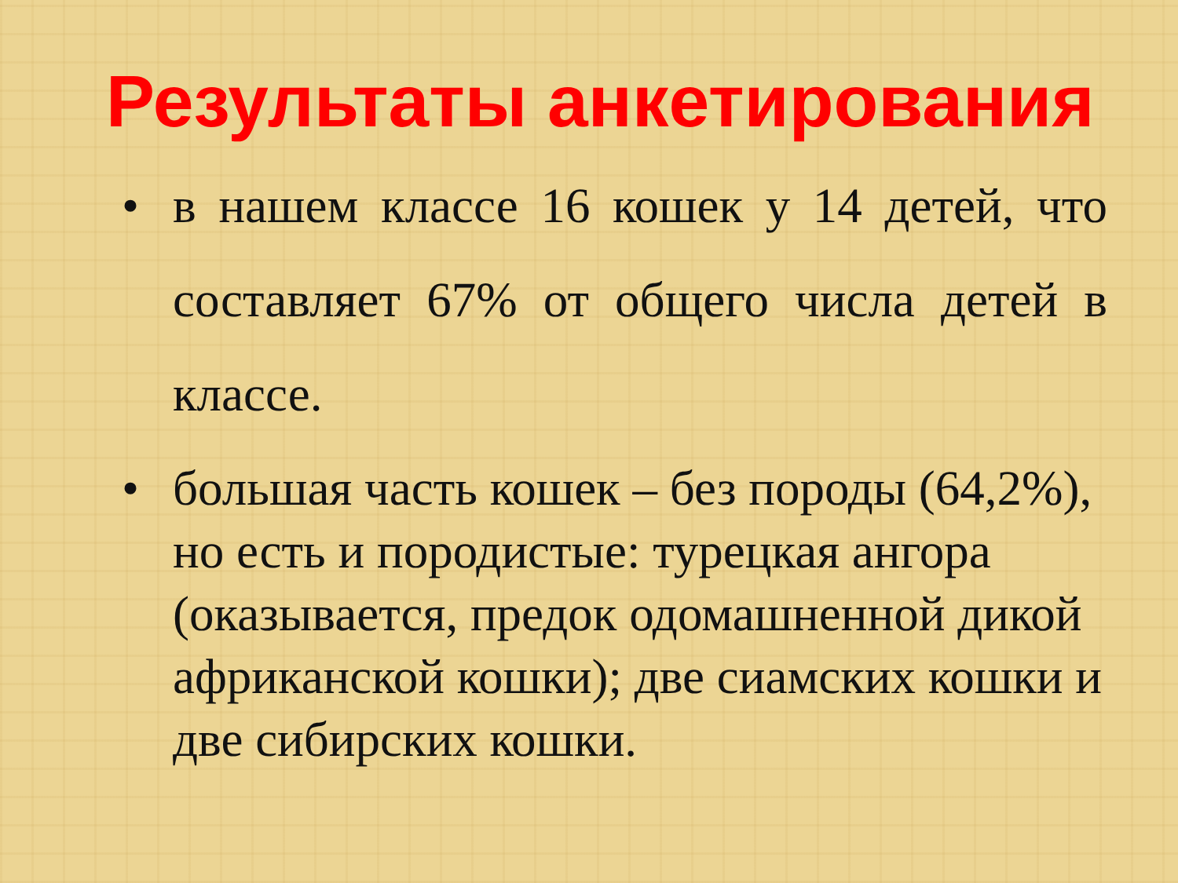Результаты анкетирования
• в нашем классе 16 кошек у 14 детей, что составляет 67% от общего числа детей в классе.
• большая часть кошек – без породы (64,2%), но есть и породистые: турецкая ангора (оказывается, предок одомашненной дикой африканской кошки); две сиамских кошки и две сибирских кошки.